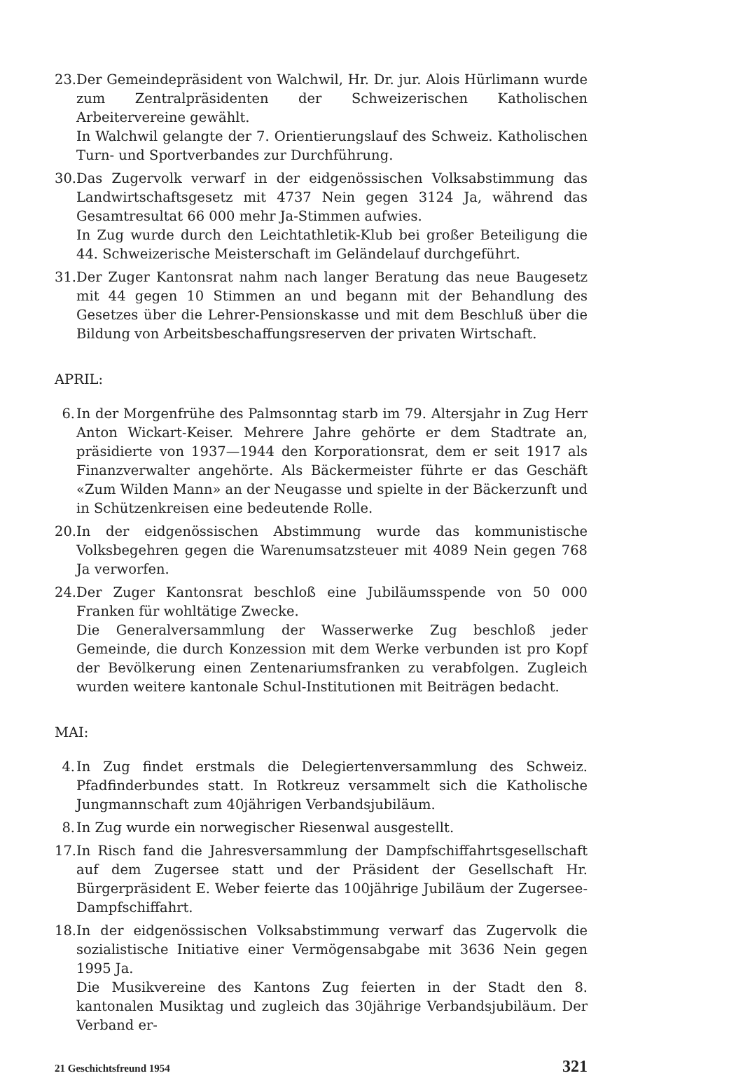23.
Der Gemeindepräsident von Walchwil, Hr. Dr. jur. Alois Hürlimann wurde zum Zentralpräsidenten der Schweizerischen Katholischen Arbeitervereine gewählt.
In Walchwil gelangte der 7. Orientierungslauf des Schweiz. Katholischen Turn- und Sportverbandes zur Durchführung.
30.
Das Zugervolk verwarf in der eidgenössischen Volksabstimmung das Landwirtschaftsgesetz mit 4737 Nein gegen 3124 Ja, während das Gesamtresultat 66 000 mehr Ja-Stimmen aufwies.
In Zug wurde durch den Leichtathletik-Klub bei großer Beteiligung die 44. Schweizerische Meisterschaft im Geländelauf durchgeführt.
31.
Der Zuger Kantonsrat nahm nach langer Beratung das neue Baugesetz mit 44 gegen 10 Stimmen an und begann mit der Behandlung des Gesetzes über die Lehrer-Pensionskasse und mit dem Beschluß über die Bildung von Arbeitsbeschaffungsreserven der privaten Wirtschaft.
APRIL:
6. In der Morgenfrühe des Palmsonntag starb im 79. Altersjahr in Zug Herr Anton Wickart-Keiser. Mehrere Jahre gehörte er dem Stadtrate an, präsidierte von 1937—1944 den Korporationsrat, dem er seit 1917 als Finanzverwalter angehörte. Als Bäckermeister führte er das Geschäft «Zum Wilden Mann» an der Neugasse und spielte in der Bäckerzunft und in Schützenkreisen eine bedeutende Rolle.
20.
In der eidgenössischen Abstimmung wurde das kommunistische Volksbegehren gegen die Warenumsatzsteuer mit 4089 Nein gegen 768 Ja verworfen.
24.
Der Zuger Kantonsrat beschloß eine Jubiläumsspende von 50 000 Franken für wohltätige Zwecke.
Die Generalversammlung der Wasserwerke Zug beschloß jeder Gemeinde, die durch Konzession mit dem Werke verbunden ist pro Kopf der Bevölkerung einen Zentenariumsfranken zu verabfolgen. Zugleich wurden weitere kantonale Schul-Institutionen mit Beiträgen bedacht.
MAI:
4. In Zug findet erstmals die Delegiertenversammlung des Schweiz. Pfadfinderbundes statt. In Rotkreuz versammelt sich die Katholische Jungmannschaft zum 40jährigen Verbandsjubiläum.
8. In Zug wurde ein norwegischer Riesenwal ausgestellt.
17.
In Risch fand die Jahresversammlung der Dampfschiffahrtsgesellschaft auf dem Zugersee statt und der Präsident der Gesellschaft Hr. Bürgerpräsident E. Weber feierte das 100jährige Jubiläum der Zugersee-Dampfschiffahrt.
18.
In der eidgenössischen Volksabstimmung verwarf das Zugervolk die sozialistische Initiative einer Vermögensabgabe mit 3636 Nein gegen 1995 Ja.
Die Musikvereine des Kantons Zug feierten in der Stadt den 8. kantonalen Musiktag und zugleich das 30jährige Verbandsjubiläum. Der Verband er-
21 Geschichtsfreund 1954 321